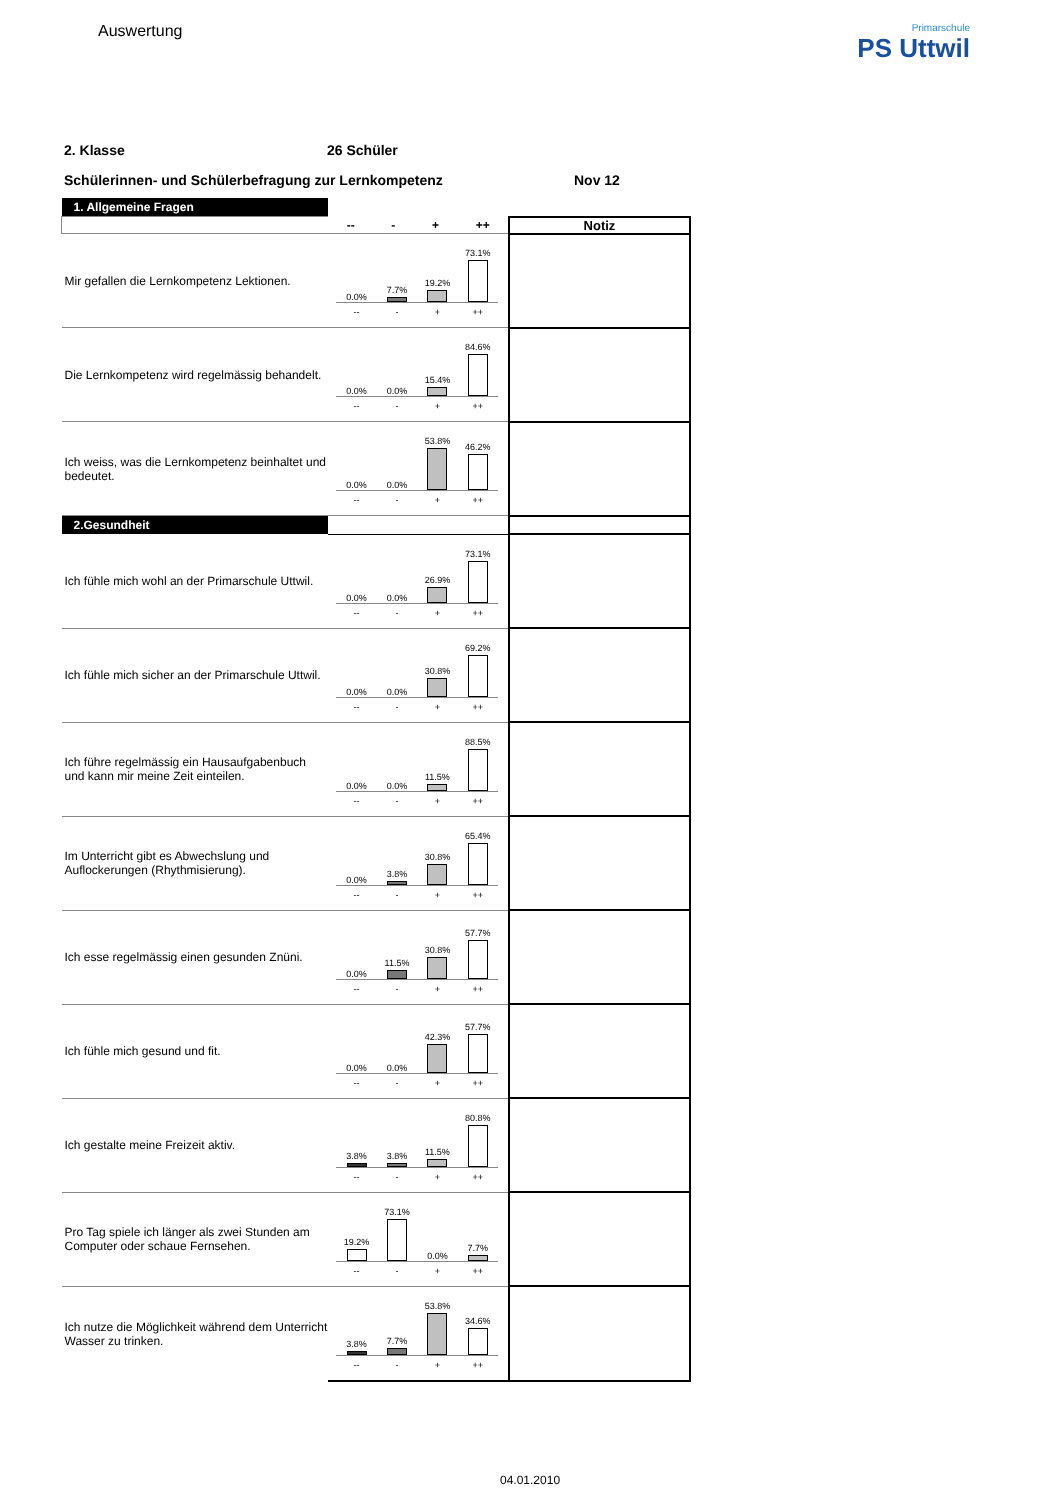Auswertung
Primarschule
PS Uttwil
2. Klasse 26 Schüler
Schülerinnen- und Schülerbefragung zur Lernkompetenz Nov 12
| 1. Allgemeine Fragen | | |
| | -- - + ++ | Notiz |
| Mir gefallen die Lernkompetenz Lektionen. | 0.0% 7.7% 19.2% 73.1% -- - + ++ | |
| Die Lernkompetenz wird regelmässig behandelt. | 0.0% 0.0% 15.4% 84.6% -- - + ++ | |
| Ich weiss, was die Lernkompetenz beinhaltet und bedeutet. | 0.0% 0.0% 53.8% 46.2% -- - + ++ | |
| 2.Gesundheit | | |
| Ich fühle mich wohl an der Primarschule Uttwil. | 0.0% 0.0% 26.9% 73.1% -- - + ++ | |
| Ich fühle mich sicher an der Primarschule Uttwil. | 0.0% 0.0% 30.8% 69.2% -- - + ++ | |
| Ich führe regelmässig ein Hausaufgabenbuch und kann mir meine Zeit einteilen. | 0.0% 0.0% 11.5% 88.5% -- - + ++ | |
| Im Unterricht gibt es Abwechslung und Auflockerungen (Rhythmisierung). | 0.0% 3.8% 30.8% 65.4% -- - + ++ | |
| Ich esse regelmässig einen gesunden Znüni. | 0.0% 11.5% 30.8% 57.7% -- - + ++ | |
| Ich fühle mich gesund und fit. | 0.0% 0.0% 42.3% 57.7% -- - + ++ | |
| Ich gestalte meine Freizeit aktiv. | 3.8% 3.8% 11.5% 80.8% -- - + ++ | |
| Pro Tag spiele ich länger als zwei Stunden am Computer oder schaue Fernsehen. | 19.2% 73.1% 0.0% 7.7% -- - + ++ | |
| Ich nutze die Möglichkeit während dem Unterricht Wasser zu trinken. | 3.8% 7.7% 53.8% 34.6% -- - + ++ | |
04.01.2010